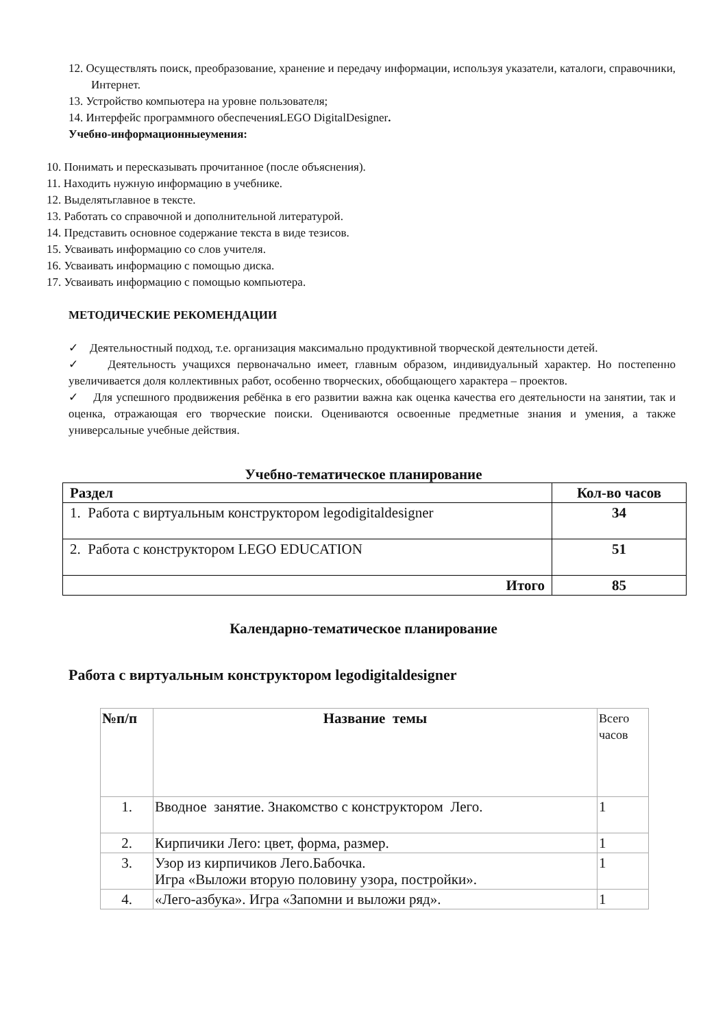12. Осуществлять поиск, преобразование, хранение и передачу информации, используя указатели, каталоги, справочники, Интернет.
13. Устройство компьютера на уровне пользователя;
14. Интерфейс программного обеспеченияLEGO DigitalDesigner.
Учебно-информационныеумения:
10. Понимать и пересказывать прочитанное (после объяснения).
11. Находить нужную информацию в учебнике.
12. Выделятьглавное в тексте.
13. Работать со справочной и дополнительной литературой.
14. Представить основное содержание текста в виде тезисов.
15. Усваивать информацию со слов учителя.
16. Усваивать информацию с помощью диска.
17. Усваивать информацию с помощью компьютера.
МЕТОДИЧЕСКИЕ РЕКОМЕНДАЦИИ
✓ Деятельностный подход, т.е. организация максимально продуктивной творческой деятельности детей.
✓ Деятельность учащихся первоначально имеет, главным образом, индивидуальный характер. Но постепенно увеличивается доля коллективных работ, особенно творческих, обобщающего характера – проектов.
✓ Для успешного продвижения ребёнка в его развитии важна как оценка качества его деятельности на занятии, так и оценка, отражающая его творческие поиски. Оцениваются освоенные предметные знания и умения, а также универсальные учебные действия.
Учебно-тематическое планирование
| Раздел | Кол-во часов |
| 1. Работа с виртуальным конструктором legodigitaldesigner | 34 |
| 2. Работа с конструктором LEGO EDUCATION | 51 |
| Итого | 85 |
Календарно-тематическое планирование
Работа с виртуальным конструктором legodigitaldesigner
| №п/п | Название темы | Всего часов |
| 1. | Вводное занятие. Знакомство с конструктором Лего. | 1 |
| 2. | Кирпичики Лего: цвет, форма, размер. | 1 |
| 3. | Узор из кирпичиков Лего.Бабочка. Игра «Выложи вторую половину узора, постройки». | 1 |
| 4. | «Лего-азбука». Игра «Запомни и выложи ряд». | 1 |